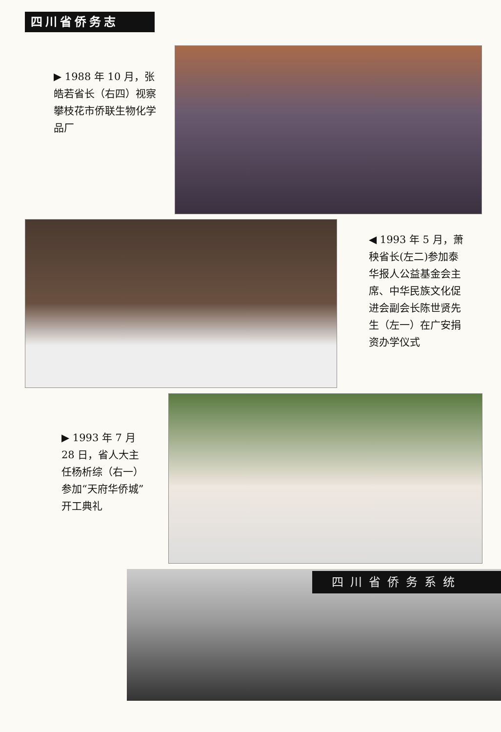四川省侨务志
▶ 1988 年 10 月，张皓若省长（右四）视察攀枝花市侨联生物化学品厂
◀ 1993 年 5 月，萧秧省长(左二)参加泰华报人公益基金会主席、中华民族文化促进会副会长陈世贤先生（左一）在广安捐资办学仪式
▶ 1993 年 7 月 28 日，省人大主任杨析综（右一）参加“天府华侨城”开工典礼
四川省侨务系统